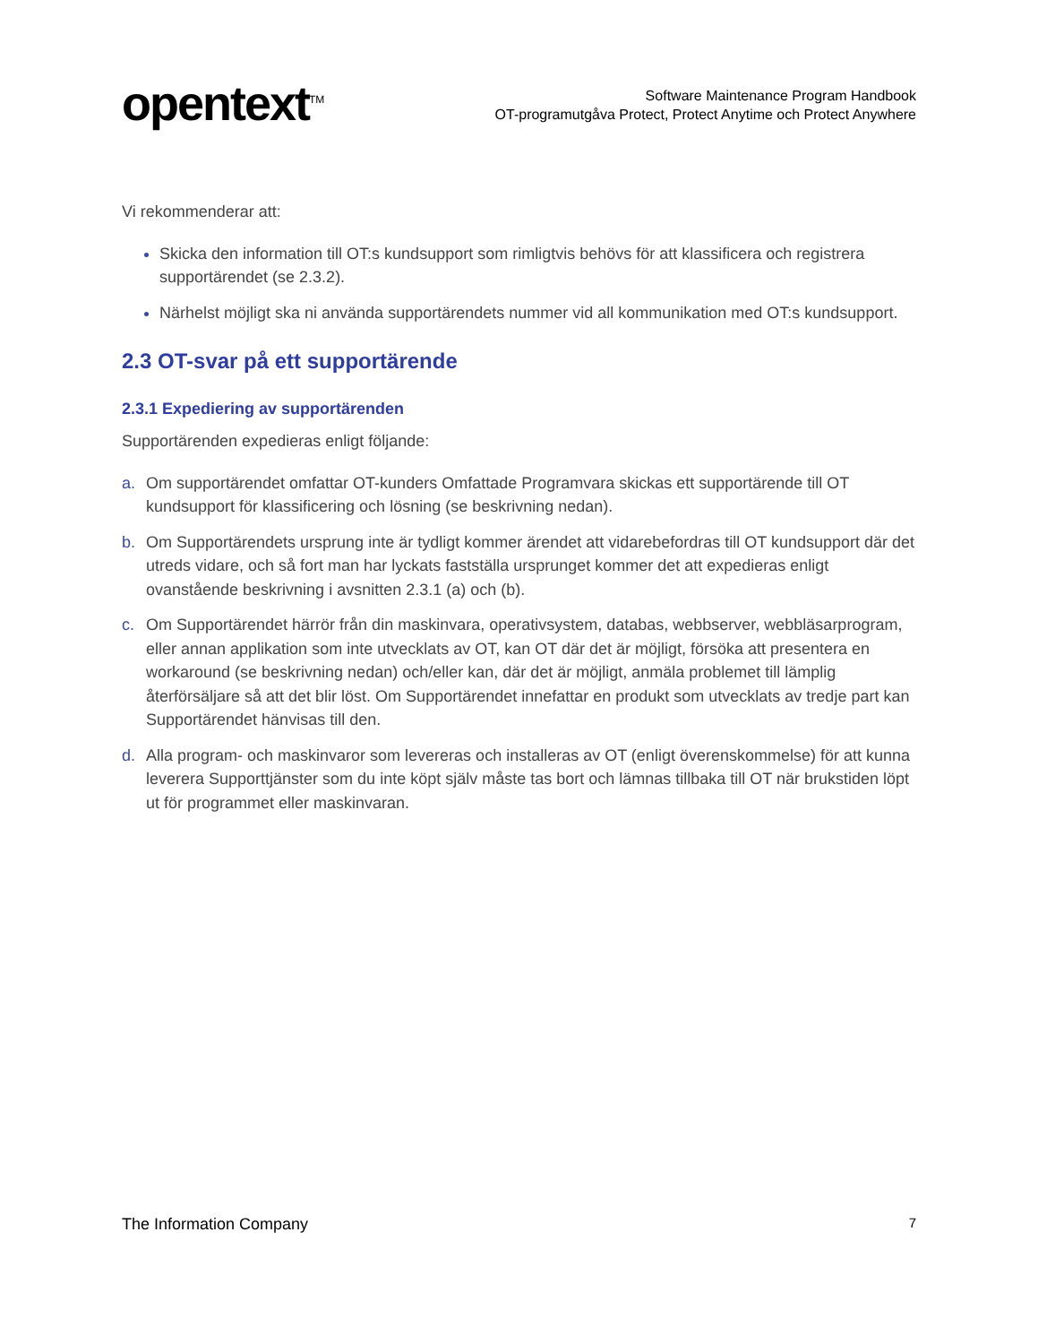opentext<sup>TM</sup>
Software Maintenance Program Handbook
OT-programutgåva Protect, Protect Anytime och Protect Anywhere
Vi rekommenderar att:
Skicka den information till OT:s kundsupport som rimligtvis behövs för att klassificera och registrera supportärendet (se 2.3.2).
Närhelst möjligt ska ni använda supportärendets nummer vid all kommunikation med OT:s kundsupport.
2.3 OT-svar på ett supportärende
2.3.1 Expediering av supportärenden
Supportärenden expedieras enligt följande:
a. Om supportärendet omfattar OT-kunders Omfattade Programvara skickas ett supportärende till OT kundsupport för klassificering och lösning (se beskrivning nedan).
b. Om Supportärendets ursprung inte är tydligt kommer ärendet att vidarebefordras till OT kundsupport där det utreds vidare, och så fort man har lyckats fastställa ursprunget kommer det att expedieras enligt ovanstående beskrivning i avsnitten 2.3.1 (a) och (b).
c. Om Supportärendet härrör från din maskinvara, operativsystem, databas, webbserver, webbläsarprogram, eller annan applikation som inte utvecklats av OT, kan OT där det är möjligt, försöka att presentera en workaround (se beskrivning nedan) och/eller kan, där det är möjligt, anmäla problemet till lämplig återförsäljare så att det blir löst. Om Supportärendet innefattar en produkt som utvecklats av tredje part kan Supportärendet hänvisas till den.
d. Alla program- och maskinvaror som levereras och installeras av OT (enligt överenskommelse) för att kunna leverera Supporttjänster som du inte köpt själv måste tas bort och lämnas tillbaka till OT när brukstiden löpt ut för programmet eller maskinvaran.
The Information Company 7